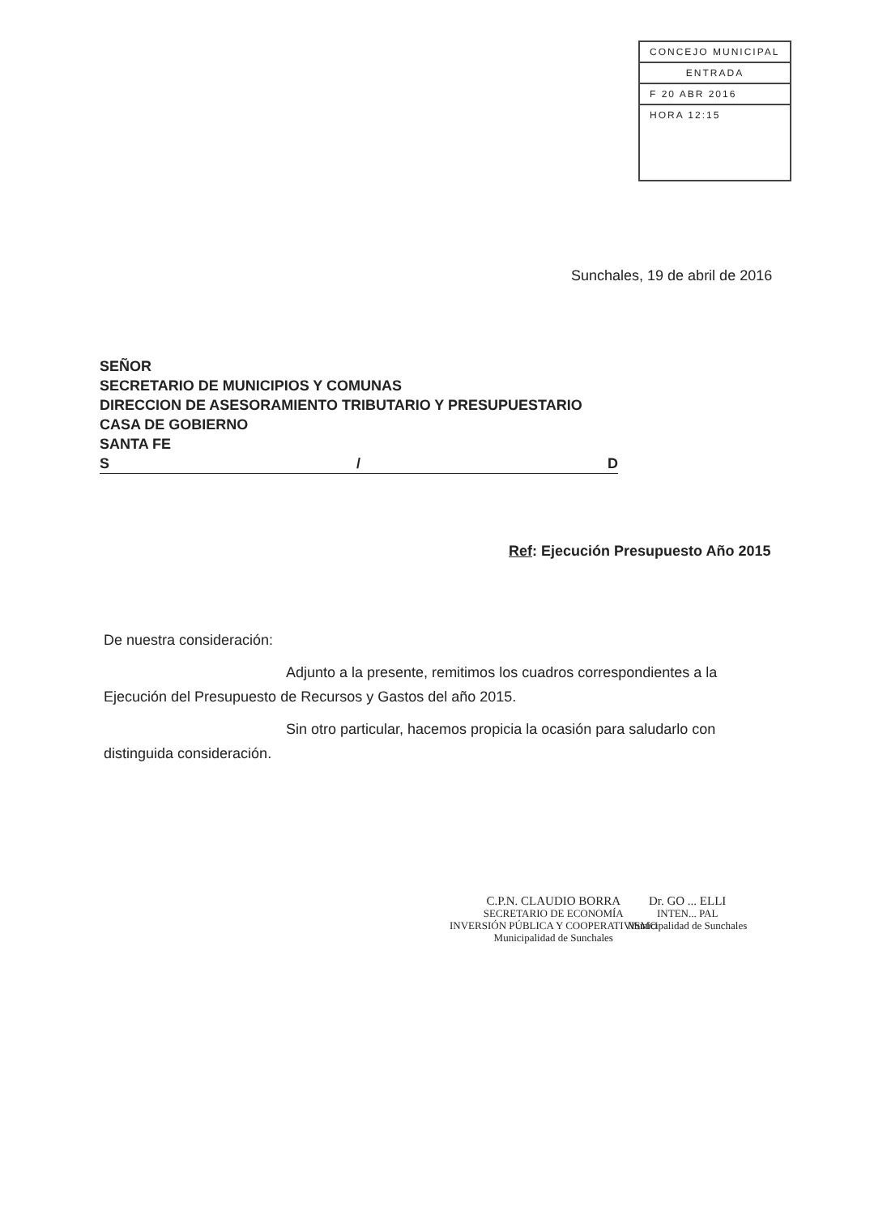CONCEJO MUNICIPAL
ENTRADA
F 20 ABR 2016
HORA 12:15
Sunchales, 19 de abril de 2016
SEÑOR
SECRETARIO DE MUNICIPIOS Y COMUNAS
DIRECCION DE ASESORAMIENTO TRIBUTARIO Y PRESUPUESTARIO
CASA DE GOBIERNO
SANTA FE
S / D
Ref: Ejecución Presupuesto Año 2015
De nuestra consideración:
Adjunto a la presente, remitimos los cuadros correspondientes a la Ejecución del Presupuesto de Recursos y Gastos del año 2015.
Sin otro particular, hacemos propicia la ocasión para saludarlo con distinguida consideración.
C.P.N. CLAUDIO BORRA
SECRETARIO DE ECONOMÍA
INVERSIÓN PÚBLICA Y COOPERATIVISMO
Municipalidad de Sunchales
Dr. GO ... ELLI
INTEN... PAL
Municipalidad de Sunchales